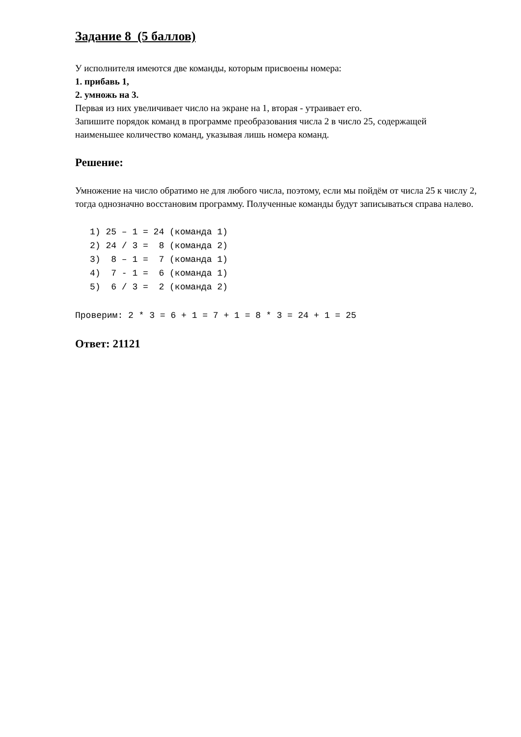Задание 8 (5 баллов)
У исполнителя имеются две команды, которым присвоены номера:
1. прибавь 1,
2. умножь на 3.
Первая из них увеличивает число на экране на 1, вторая - утраивает его.
Запишите порядок команд в программе преобразования числа 2 в число 25, содержащей наименьшее количество команд, указывая лишь номера команд.
Решение:
Умножение на число обратимо не для любого числа, поэтому, если мы пойдём от числа 25 к числу 2, тогда однозначно восстановим программу. Полученные команды будут записываться справа налево.
1) 25 – 1 = 24 (команда 1) 2) 24 / 3 = 8 (команда 2) 3) 8 – 1 = 7 (команда 1) 4) 7 - 1 = 6 (команда 1) 5) 6 / 3 = 2 (команда 2)
Проверим: 2 * 3 = 6 + 1 = 7 + 1 = 8 * 3 = 24 + 1 = 25
Ответ: 21121